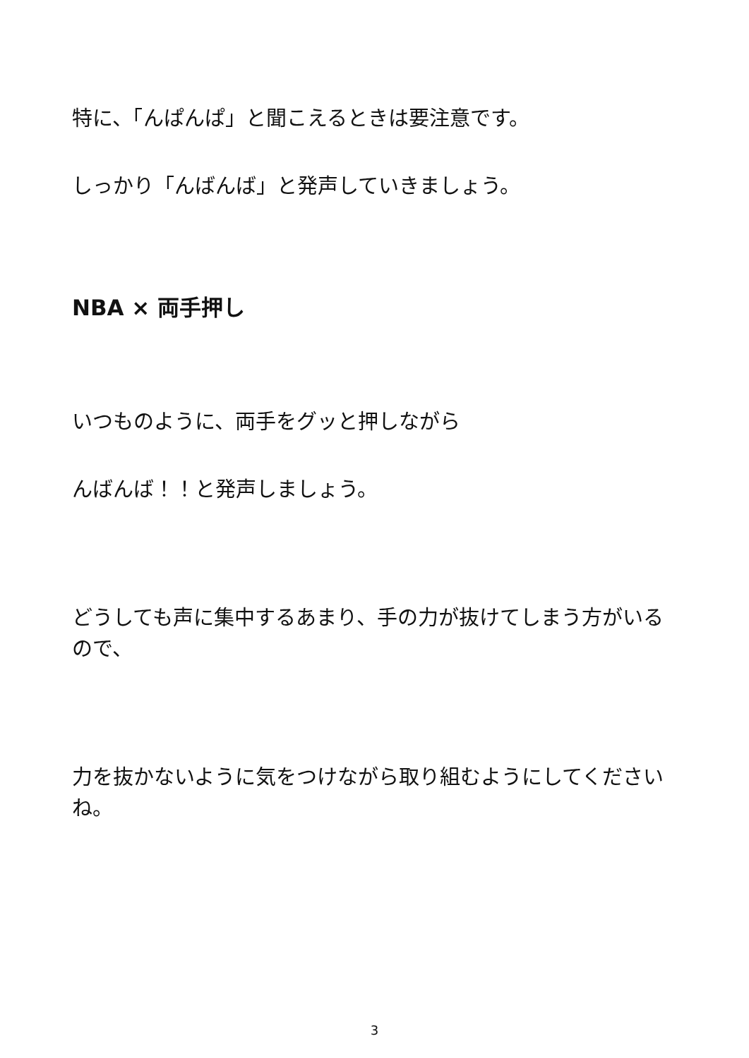特に、「んぱんぱ」と聞こえるときは要注意です。
しっかり「んばんば」と発声していきましょう。
NBA × 両手押し
いつものように、両手をグッと押しながら
んばんば！！と発声しましょう。
どうしても声に集中するあまり、手の力が抜けてしまう方がいるので、
力を抜かないように気をつけながら取り組むようにしてくださいね。
3